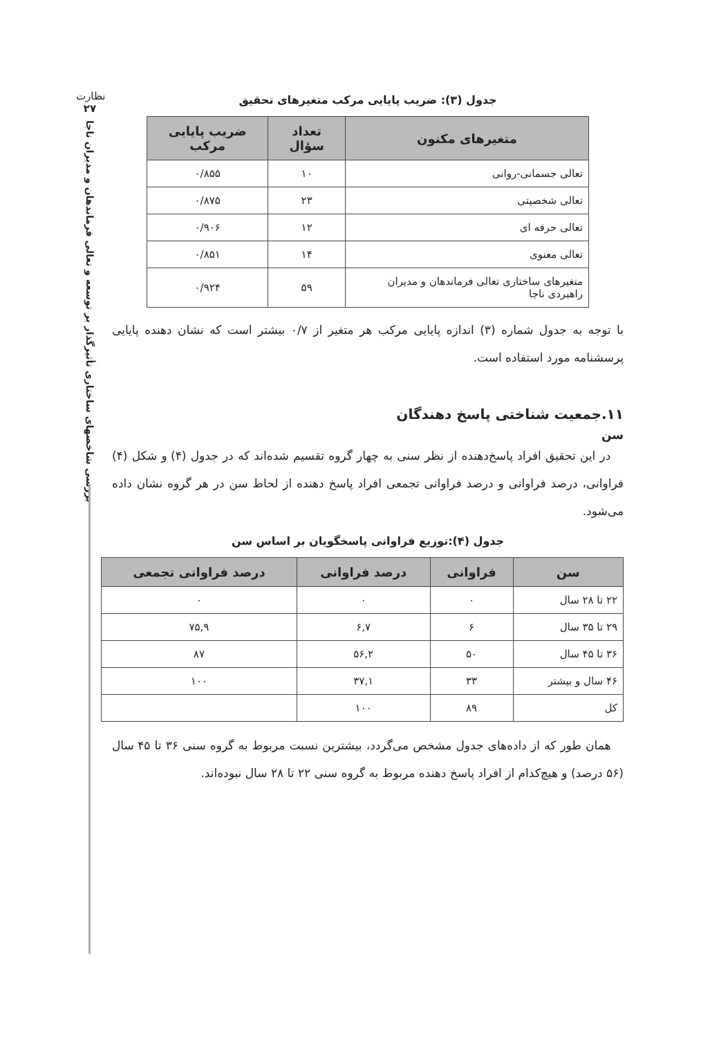نظارت
۲۷
بررسی شاخصهای ساختاری تأثیرگذار بر توسعه و تعالی فرماندهان و مدیران ناجا
جدول (۳): ضریب پایایی مرکب متغیرهای تحقیق
| متغیرهای مکنون | تعداد سؤال | ضریب پایایی مرکب |
| --- | --- | --- |
| تعالی جسمانی-روانی | ۱۰ | ۰/۸۵۵ |
| تعالی شخصیتی | ۲۳ | ۰/۸۷۵ |
| تعالی حرفه ای | ۱۲ | ۰/۹۰۶ |
| تعالی معنوی | ۱۴ | ۰/۸۵۱ |
| متغیرهای ساختاری تعالی فرماندهان و مدیران راهبردی ناجا | ۵۹ | ۰/۹۲۴ |
با توجه به جدول شماره (۳) اندازه پایایی مرکب هر متغیر از ۰/۷ بیشتر است که نشان دهنده پایایی پرسشنامه مورد استفاده است.
۱۱.جمعیت شناختی پاسخ دهندگان
سن
در این تحقیق افراد پاسخ‌دهنده از نظر سنی به چهار گروه تقسیم شده‌اند که در جدول (۴) و شکل (۴) فراوانی، درصد فراوانی و درصد فراوانی تجمعی افراد پاسخ دهنده از لحاظ سن در هر گروه نشان داده می‌شود.
جدول (۴):توزیع فراوانی پاسخگویان بر اساس سن
| سن | فراوانی | درصد فراوانی | درصد فراوانی تجمعی |
| --- | --- | --- | --- |
| ۲۲ تا ۲۸ سال | ۰ | ۰ | ۰ |
| ۲۹ تا ۳۵ سال | ۶ | ۶,۷ | ۷۵,۹ |
| ۳۶ تا ۴۵ سال | ۵۰ | ۵۶,۲ | ۸۷ |
| ۴۶ سال و بیشتر | ۳۳ | ۳۷,۱ | ۱۰۰ |
| کل | ۸۹ | ۱۰۰ | |
همان طور که از داده‌های جدول مشخص می‌گردد، بیشترین نسبت مربوط به گروه سنی ۳۶ تا ۴۵ سال (۵۶ درصد) و هیچ‌کدام از افراد پاسخ دهنده مربوط به گروه سنی ۲۲ تا ۲۸ سال نبوده‌اند.